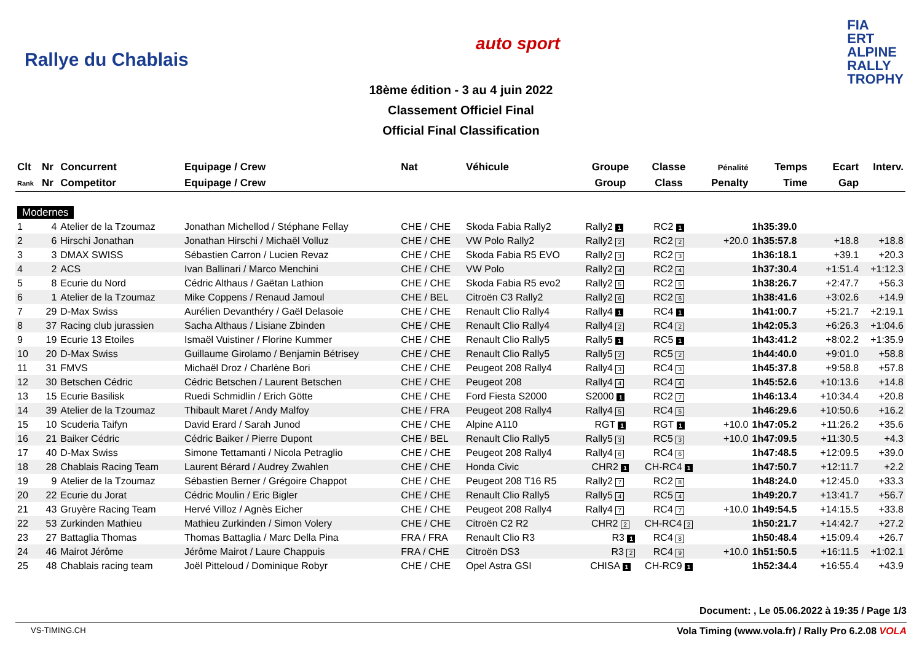Rallye du Chablais
auto sport
FIA
ERT
ALPINE
RALLY
TROPHY
18ème édition - 3 au 4 juin 2022
Classement Officiel Final
Official Final Classification
| Clt | Nr | Concurrent | Equipage / Crew | Nat | Véhicule | Groupe | Classe | Pénalité | Temps | Ecart | Interv. |
| --- | --- | --- | --- | --- | --- | --- | --- | --- | --- | --- | --- |
| Rank | Nr | Competitor | Equipage / Crew | | | Group | Class | Penalty | Time | Gap | |
| Modernes | | | | | | | | | | | |
| 1 | 4 | Atelier de la Tzoumaz | Jonathan Michellod / Stéphane Fellay | CHE / CHE | Skoda Fabia Rally2 | Rally2 1 | RC2 1 | | 1h35:39.0 | | |
| 2 | 6 | Hirschi Jonathan | Jonathan Hirschi / Michaël Volluz | CHE / CHE | VW Polo Rally2 | Rally2 2 | RC2 2 | +20.0 | 1h35:57.8 | +18.8 | +18.8 |
| 3 | 3 | DMAX SWISS | Sébastien Carron / Lucien Revaz | CHE / CHE | Skoda Fabia R5 EVO | Rally2 3 | RC2 3 | | 1h36:18.1 | +39.1 | +20.3 |
| 4 | 2 | ACS | Ivan Ballinari / Marco Menchini | CHE / CHE | VW Polo | Rally2 4 | RC2 4 | | 1h37:30.4 | +1:51.4 | +1:12.3 |
| 5 | 8 | Ecurie du Nord | Cédric Althaus / Gaëtan Lathion | CHE / CHE | Skoda Fabia R5 evo2 | Rally2 5 | RC2 5 | | 1h38:26.7 | +2:47.7 | +56.3 |
| 6 | 1 | Atelier de la Tzoumaz | Mike Coppens / Renaud Jamoul | CHE / BEL | Citroën C3 Rally2 | Rally2 6 | RC2 6 | | 1h38:41.6 | +3:02.6 | +14.9 |
| 7 | 29 | D-Max Swiss | Aurélien Devanthéry / Gaël Delasoie | CHE / CHE | Renault Clio Rally4 | Rally4 1 | RC4 1 | | 1h41:00.7 | +5:21.7 | +2:19.1 |
| 8 | 37 | Racing club jurassien | Sacha Althaus / Lisiane Zbinden | CHE / CHE | Renault Clio Rally4 | Rally4 2 | RC4 2 | | 1h42:05.3 | +6:26.3 | +1:04.6 |
| 9 | 19 | Ecurie 13 Etoiles | Ismaël Vuistiner / Florine Kummer | CHE / CHE | Renault Clio Rally5 | Rally5 1 | RC5 1 | | 1h43:41.2 | +8:02.2 | +1:35.9 |
| 10 | 20 | D-Max Swiss | Guillaume Girolamo / Benjamin Bétrisey | CHE / CHE | Renault Clio Rally5 | Rally5 2 | RC5 2 | | 1h44:40.0 | +9:01.0 | +58.8 |
| 11 | 31 | FMVS | Michaël Droz / Charlène Bori | CHE / CHE | Peugeot 208 Rally4 | Rally4 3 | RC4 3 | | 1h45:37.8 | +9:58.8 | +57.8 |
| 12 | 30 | Betschen Cédric | Cédric Betschen / Laurent Betschen | CHE / CHE | Peugeot 208 | Rally4 4 | RC4 4 | | 1h45:52.6 | +10:13.6 | +14.8 |
| 13 | 15 | Ecurie Basilisk | Ruedi Schmidlin / Erich Götte | CHE / CHE | Ford Fiesta S2000 | S2000 1 | RC2 7 | | 1h46:13.4 | +10:34.4 | +20.8 |
| 14 | 39 | Atelier de la Tzoumaz | Thibault Maret / Andy Malfoy | CHE / FRA | Peugeot 208 Rally4 | Rally4 5 | RC4 5 | | 1h46:29.6 | +10:50.6 | +16.2 |
| 15 | 10 | Scuderia Taifyn | David Erard / Sarah Junod | CHE / CHE | Alpine A110 | RGT 1 | RGT 1 | +10.0 | 1h47:05.2 | +11:26.2 | +35.6 |
| 16 | 21 | Baiker Cédric | Cédric Baiker / Pierre Dupont | CHE / BEL | Renault Clio Rally5 | Rally5 3 | RC5 3 | +10.0 | 1h47:09.5 | +11:30.5 | +4.3 |
| 17 | 40 | D-Max Swiss | Simone Tettamanti / Nicola Petraglio | CHE / CHE | Peugeot 208 Rally4 | Rally4 6 | RC4 6 | | 1h47:48.5 | +12:09.5 | +39.0 |
| 18 | 28 | Chablais Racing Team | Laurent Bérard / Audrey Zwahlen | CHE / CHE | Honda Civic | CHR2 1 | CH-RC4 1 | | 1h47:50.7 | +12:11.7 | +2.2 |
| 19 | 9 | Atelier de la Tzoumaz | Sébastien Berner / Grégoire Chappot | CHE / CHE | Peugeot 208 T16 R5 | Rally2 7 | RC2 8 | | 1h48:24.0 | +12:45.0 | +33.3 |
| 20 | 22 | Ecurie du Jorat | Cédric Moulin / Eric Bigler | CHE / CHE | Renault Clio Rally5 | Rally5 4 | RC5 4 | | 1h49:20.7 | +13:41.7 | +56.7 |
| 21 | 43 | Gruyère Racing Team | Hervé Villoz / Agnès Eicher | CHE / CHE | Peugeot 208 Rally4 | Rally4 7 | RC4 7 | +10.0 | 1h49:54.5 | +14:15.5 | +33.8 |
| 22 | 53 | Zurkinden Mathieu | Mathieu Zurkinden / Simon Volery | CHE / CHE | Citroën C2 R2 | CHR2 2 | CH-RC4 2 | | 1h50:21.7 | +14:42.7 | +27.2 |
| 23 | 27 | Battaglia Thomas | Thomas Battaglia / Marc Della Pina | FRA / FRA | Renault Clio R3 | R3 1 | RC4 8 | | 1h50:48.4 | +15:09.4 | +26.7 |
| 24 | 46 | Mairot Jérôme | Jérôme Mairot / Laure Chappuis | FRA / CHE | Citroën DS3 | R3 2 | RC4 9 | +10.0 | 1h51:50.5 | +16:11.5 | +1:02.1 |
| 25 | 48 | Chablais racing team | Joël Pitteloud / Dominique Robyr | CHE / CHE | Opel Astra GSI | CHISA 1 | CH-RC9 1 | | 1h52:34.4 | +16:55.4 | +43.9 |
Document: , Le 05.06.2022 à 19:35 / Page 1/3
VS-TIMING.CH Vola Timing (www.vola.fr) / Rally Pro 6.2.08 VOLA